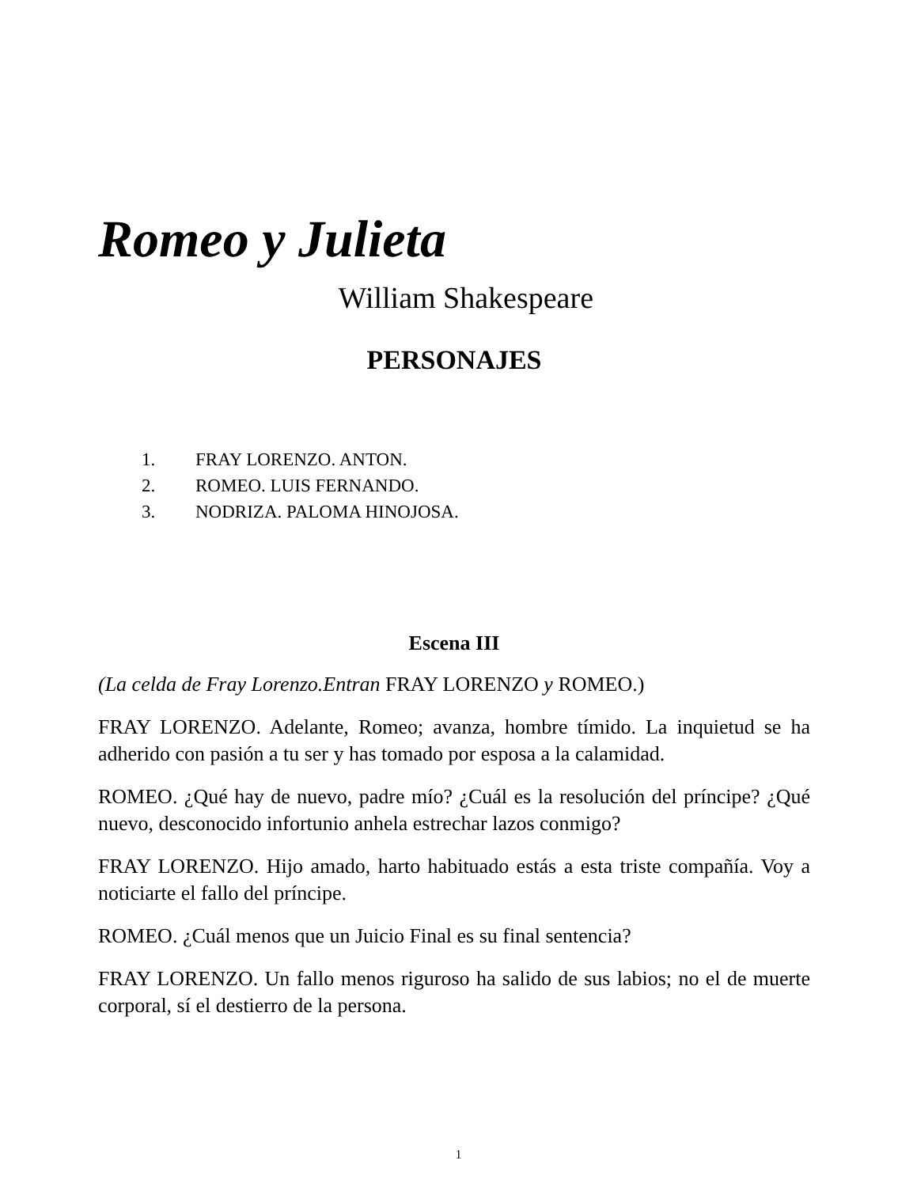Romeo y Julieta
William Shakespeare
PERSONAJES
1. FRAY LORENZO. ANTON.
2. ROMEO. LUIS FERNANDO.
3. NODRIZA. PALOMA HINOJOSA.
Escena III
(La celda de Fray Lorenzo.Entran FRAY LORENZO y ROMEO.)
FRAY LORENZO. Adelante, Romeo; avanza, hombre tímido. La inquietud se ha adherido con pasión a tu ser y has tomado por esposa a la calamidad.
ROMEO. ¿Qué hay de nuevo, padre mío? ¿Cuál es la resolución del príncipe? ¿Qué nuevo, desconocido infortunio anhela estrechar lazos conmigo?
FRAY LORENZO. Hijo amado, harto habituado estás a esta triste compañía. Voy a noticiarte el fallo del príncipe.
ROMEO. ¿Cuál menos que un Juicio Final es su final sentencia?
FRAY LORENZO. Un fallo menos riguroso ha salido de sus labios; no el de muerte corporal, sí el destierro de la persona.
1